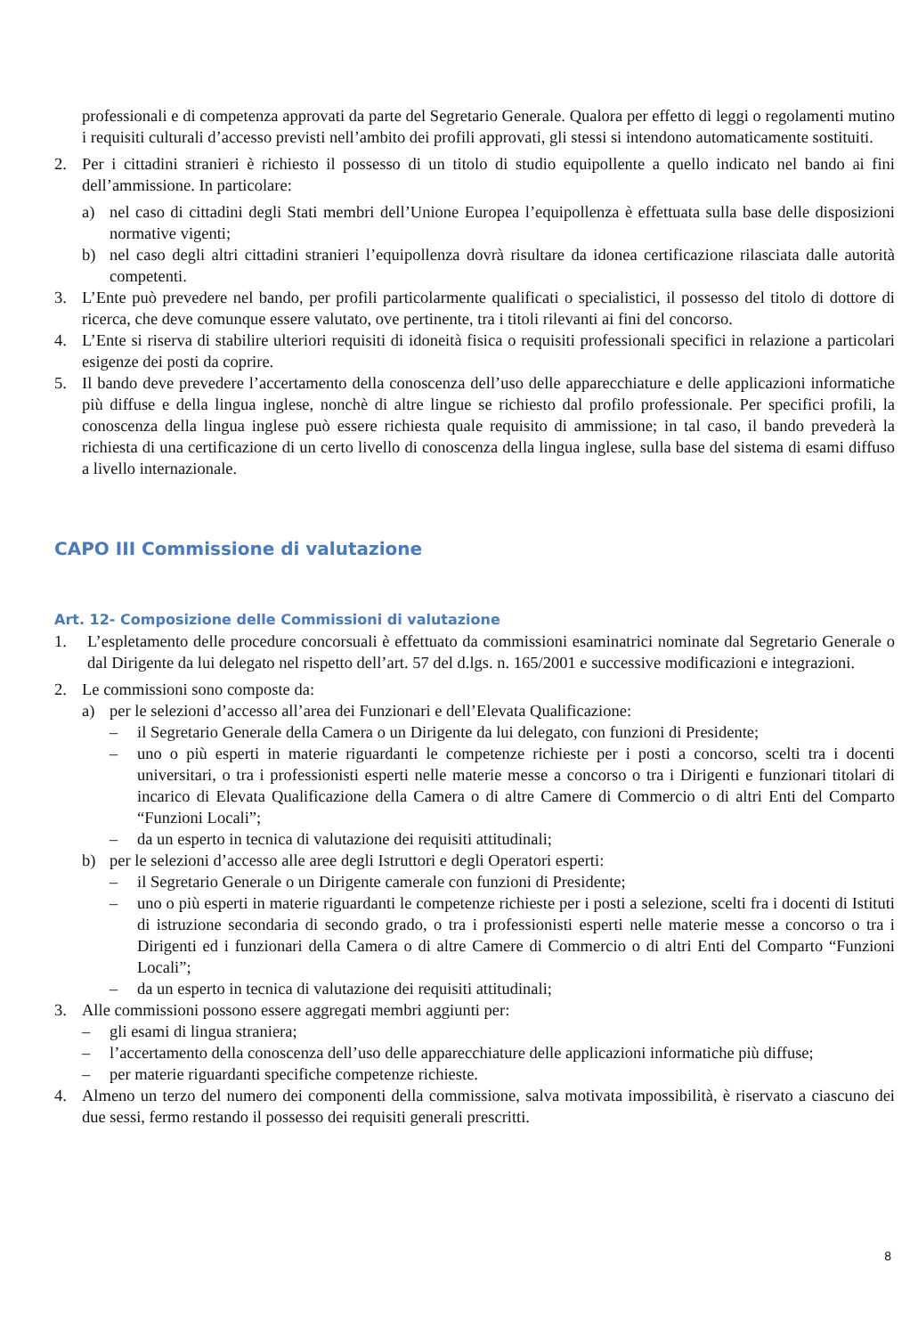professionali e di competenza approvati da parte del Segretario Generale. Qualora per effetto di leggi o regolamenti mutino i requisiti culturali d’accesso previsti nell’ambito dei profili approvati, gli stessi si intendono automaticamente sostituiti.
2. Per i cittadini stranieri è richiesto il possesso di un titolo di studio equipollente a quello indicato nel bando ai fini dell’ammissione. In particolare:
a) nel caso di cittadini degli Stati membri dell’Unione Europea l’equipollenza è effettuata sulla base delle disposizioni normative vigenti;
b) nel caso degli altri cittadini stranieri l’equipollenza dovrà risultare da idonea certificazione rilasciata dalle autorità competenti.
3. L’Ente può prevedere nel bando, per profili particolarmente qualificati o specialistici, il possesso del titolo di dottore di ricerca, che deve comunque essere valutato, ove pertinente, tra i titoli rilevanti ai fini del concorso.
4. L’Ente si riserva di stabilire ulteriori requisiti di idoneità fisica o requisiti professionali specifici in relazione a particolari esigenze dei posti da coprire.
5. Il bando deve prevedere l’accertamento della conoscenza dell’uso delle apparecchiature e delle applicazioni informatiche più diffuse e della lingua inglese, nonchè di altre lingue se richiesto dal profilo professionale. Per specifici profili, la conoscenza della lingua inglese può essere richiesta quale requisito di ammissione; in tal caso, il bando prevederà la richiesta di una certificazione di un certo livello di conoscenza della lingua inglese, sulla base del sistema di esami diffuso a livello internazionale.
CAPO III Commissione di valutazione
Art. 12- Composizione delle Commissioni di valutazione
1. L’espletamento delle procedure concorsuali è effettuato da commissioni esaminatrici nominate dal Segretario Generale o dal Dirigente da lui delegato nel rispetto dell’art. 57 del d.lgs. n. 165/2001 e successive modificazioni e integrazioni.
2. Le commissioni sono composte da:
a) per le selezioni d’accesso all’area dei Funzionari e dell’Elevata Qualificazione:
– il Segretario Generale della Camera o un Dirigente da lui delegato, con funzioni di Presidente;
– uno o più esperti in materie riguardanti le competenze richieste per i posti a concorso, scelti tra i docenti universitari, o tra i professionisti esperti nelle materie messe a concorso o tra i Dirigenti e funzionari titolari di incarico di Elevata Qualificazione della Camera o di altre Camere di Commercio o di altri Enti del Comparto “Funzioni Locali”;
– da un esperto in tecnica di valutazione dei requisiti attitudinali;
b) per le selezioni d’accesso alle aree degli Istruttori e degli Operatori esperti:
– il Segretario Generale o un Dirigente camerale con funzioni di Presidente;
– uno o più esperti in materie riguardanti le competenze richieste per i posti a selezione, scelti fra i docenti di Istituti di istruzione secondaria di secondo grado, o tra i professionisti esperti nelle materie messe a concorso o tra i Dirigenti ed i funzionari della Camera o di altre Camere di Commercio o di altri Enti del Comparto “Funzioni Locali”;
– da un esperto in tecnica di valutazione dei requisiti attitudinali;
3. Alle commissioni possono essere aggregati membri aggiunti per:
– gli esami di lingua straniera;
– l’accertamento della conoscenza dell’uso delle apparecchiature delle applicazioni informatiche più diffuse;
– per materie riguardanti specifiche competenze richieste.
4. Almeno un terzo del numero dei componenti della commissione, salva motivata impossibilità, è riservato a ciascuno dei due sessi, fermo restando il possesso dei requisiti generali prescritti.
8